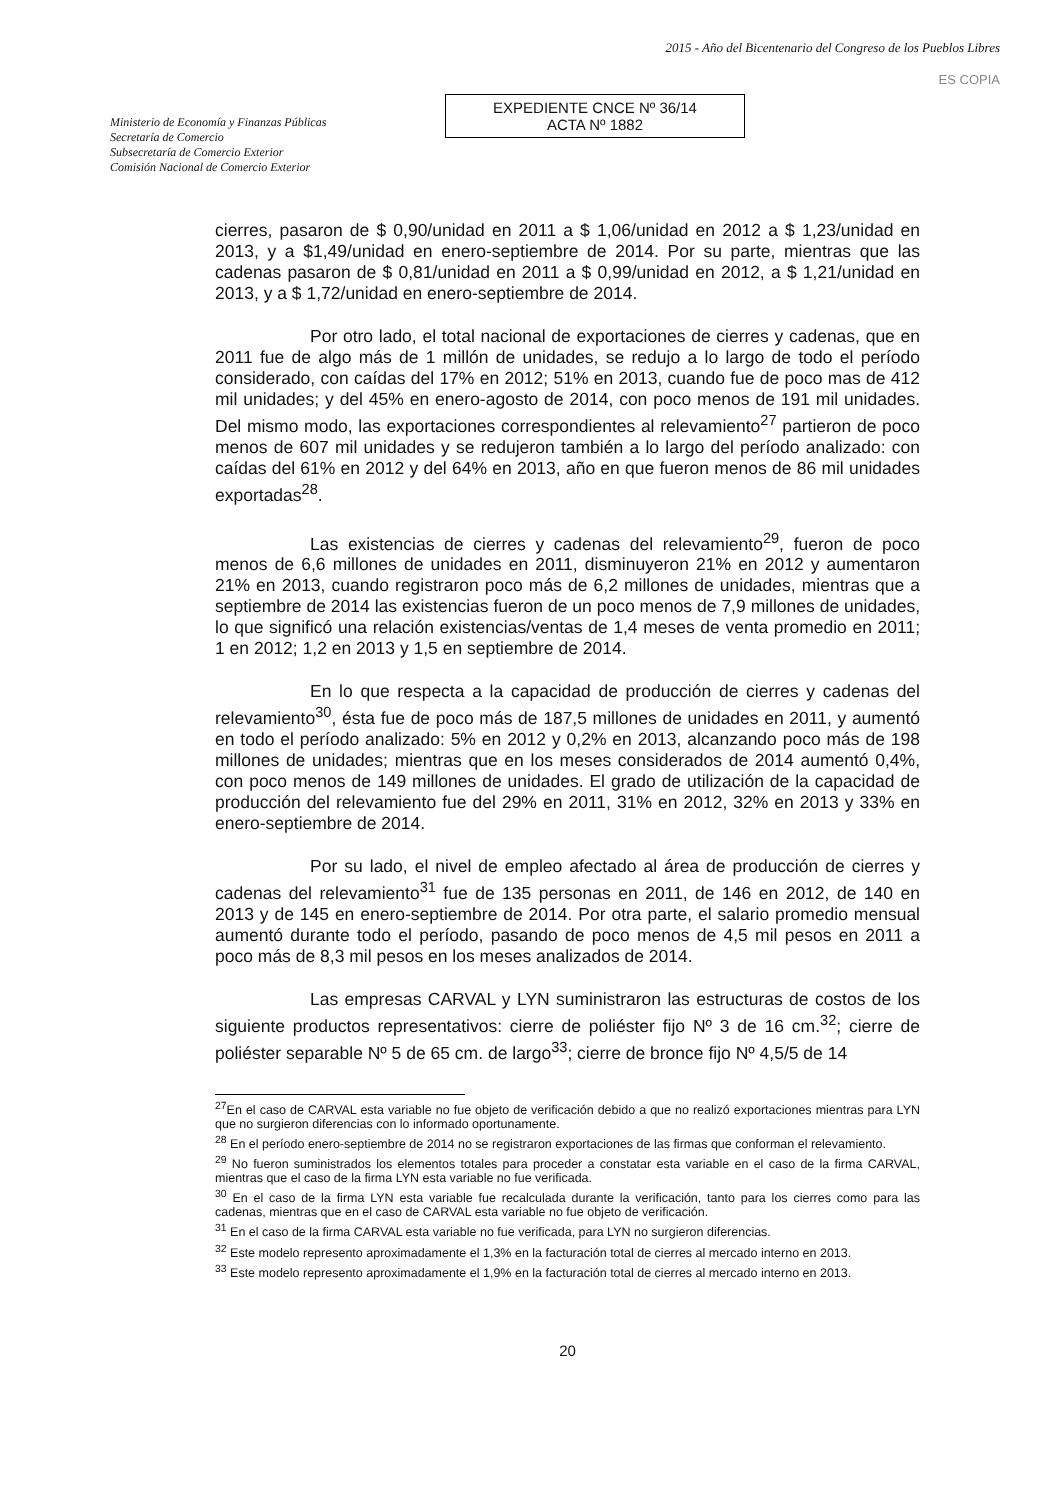Ministerio de Economía y Finanzas Públicas
Secretaría de Comercio
Subsecretaría de Comercio Exterior
Comisión Nacional de Comercio Exterior
2015 - Año del Bicentenario del Congreso de los Pueblos Libres
ES COPIA
EXPEDIENTE CNCE Nº 36/14
ACTA Nº 1882
cierres, pasaron de $ 0,90/unidad en 2011 a $ 1,06/unidad en 2012 a $ 1,23/unidad en 2013, y a $1,49/unidad en enero-septiembre de 2014. Por su parte, mientras que las cadenas pasaron de $ 0,81/unidad en 2011 a $ 0,99/unidad en 2012, a $ 1,21/unidad en 2013, y a $ 1,72/unidad en enero-septiembre de 2014.
Por otro lado, el total nacional de exportaciones de cierres y cadenas, que en 2011 fue de algo más de 1 millón de unidades, se redujo a lo largo de todo el período considerado, con caídas del 17% en 2012; 51% en 2013, cuando fue de poco mas de 412 mil unidades; y del 45% en enero-agosto de 2014, con poco menos de 191 mil unidades. Del mismo modo, las exportaciones correspondientes al relevamiento<sup>27</sup> partieron de poco menos de 607 mil unidades y se redujeron también a lo largo del período analizado: con caídas del 61% en 2012 y del 64% en 2013, año en que fueron menos de 86 mil unidades exportadas<sup>28</sup>.
Las existencias de cierres y cadenas del relevamiento<sup>29</sup>, fueron de poco menos de 6,6 millones de unidades en 2011, disminuyeron 21% en 2012 y aumentaron 21% en 2013, cuando registraron poco más de 6,2 millones de unidades, mientras que a septiembre de 2014 las existencias fueron de un poco menos de 7,9 millones de unidades, lo que significó una relación existencias/ventas de 1,4 meses de venta promedio en 2011; 1 en 2012; 1,2 en 2013 y 1,5 en septiembre de 2014.
En lo que respecta a la capacidad de producción de cierres y cadenas del relevamiento<sup>30</sup>, ésta fue de poco más de 187,5 millones de unidades en 2011, y aumentó en todo el período analizado: 5% en 2012 y 0,2% en 2013, alcanzando poco más de 198 millones de unidades; mientras que en los meses considerados de 2014 aumentó 0,4%, con poco menos de 149 millones de unidades. El grado de utilización de la capacidad de producción del relevamiento fue del 29% en 2011, 31% en 2012, 32% en 2013 y 33% en enero-septiembre de 2014.
Por su lado, el nivel de empleo afectado al área de producción de cierres y cadenas del relevamiento<sup>31</sup> fue de 135 personas en 2011, de 146 en 2012, de 140 en 2013 y de 145 en enero-septiembre de 2014. Por otra parte, el salario promedio mensual aumentó durante todo el período, pasando de poco menos de 4,5 mil pesos en 2011 a poco más de 8,3 mil pesos en los meses analizados de 2014.
Las empresas CARVAL y LYN suministraron las estructuras de costos de los siguiente productos representativos: cierre de poliéster fijo Nº 3 de 16 cm.<sup>32</sup>; cierre de poliéster separable Nº 5 de 65 cm. de largo<sup>33</sup>; cierre de bronce fijo Nº 4,5/5 de 14
<sup>27</sup> En el caso de CARVAL esta variable no fue objeto de verificación debido a que no realizó exportaciones mientras para LYN que no surgieron diferencias con lo informado oportunamente.
<sup>28</sup> En el período enero-septiembre de 2014 no se registraron exportaciones de las firmas que conforman el relevamiento.
<sup>29</sup> No fueron suministrados los elementos totales para proceder a constatar esta variable en el caso de la firma CARVAL, mientras que el caso de la firma LYN esta variable no fue verificada.
<sup>30</sup> En el caso de la firma LYN esta variable fue recalculada durante la verificación, tanto para los cierres como para las cadenas, mientras que en el caso de CARVAL esta variable no fue objeto de verificación.
<sup>31</sup> En el caso de la firma CARVAL esta variable no fue verificada, para LYN no surgieron diferencias.
<sup>32</sup> Este modelo represento aproximadamente el 1,3% en la facturación total de cierres al mercado interno en 2013.
<sup>33</sup> Este modelo represento aproximadamente el 1,9% en la facturación total de cierres al mercado interno en 2013.
20